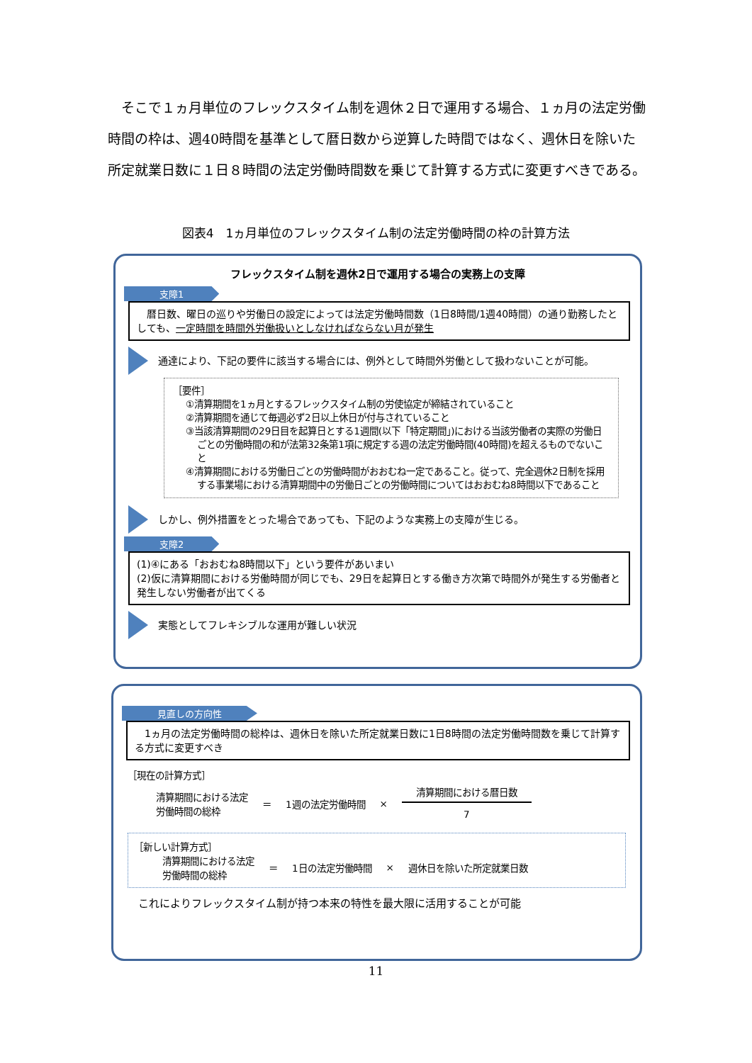そこで１ヵ月単位のフレックスタイム制を週休２日で運用する場合、１ヵ月の法定労働時間の枠は、週40時間を基準として暦日数から逆算した時間ではなく、週休日を除いた所定就業日数に１日８時間の法定労働時間数を乗じて計算する方式に変更すべきである。
図表4　1ヵ月単位のフレックスタイム制の法定労働時間の枠の計算方法
フレックスタイム制を週休2日で運用する場合の実務上の支障
支障1
　暦日数、曜日の巡りや労働日の設定によっては法定労働時間数（1日8時間/1週40時間）の通り勤務したとしても、一定時間を時間外労働扱いとしなければならない月が発生
通達により、下記の要件に該当する場合には、例外として時間外労働として扱わないことが可能。
［要件］
①清算期間を1ヵ月とするフレックスタイム制の労使協定が締結されていること
②清算期間を通じて毎週必ず2日以上休日が付与されていること
③当該清算期間の29日目を起算日とする1週間(以下「特定期間」)における当該労働者の実際の労働日ごとの労働時間の和が法第32条第1項に規定する週の法定労働時間(40時間)を超えるものでないこと
④清算期間における労働日ごとの労働時間がおおむね一定であること。従って、完全週休2日制を採用する事業場における清算期間中の労働日ごとの労働時間についてはおおむね8時間以下であること
しかし、例外措置をとった場合であっても、下記のような実務上の支障が生じる。
支障2
(1)④にある「おおむね8時間以下」という要件があいまい
(2)仮に清算期間における労働時間が同じでも、29日を起算日とする働き方次第で時間外が発生する労働者と発生しない労働者が出てくる
実態としてフレキシブルな運用が難しい状況
見直しの方向性
　1ヵ月の法定労働時間の総枠は、週休日を除いた所定就業日数に1日8時間の法定労働時間数を乗じて計算する方式に変更すべき
［現在の計算方式］
清算期間における法定
労働時間の総枠
＝ 1週の法定労働時間 ×
| 清算期間における暦日数 |
| 7 |
［新しい計算方式］
清算期間における法定
労働時間の総枠
＝ 1日の法定労働時間 × 週休日を除いた所定就業日数
これによりフレックスタイム制が持つ本来の特性を最大限に活用することが可能
11